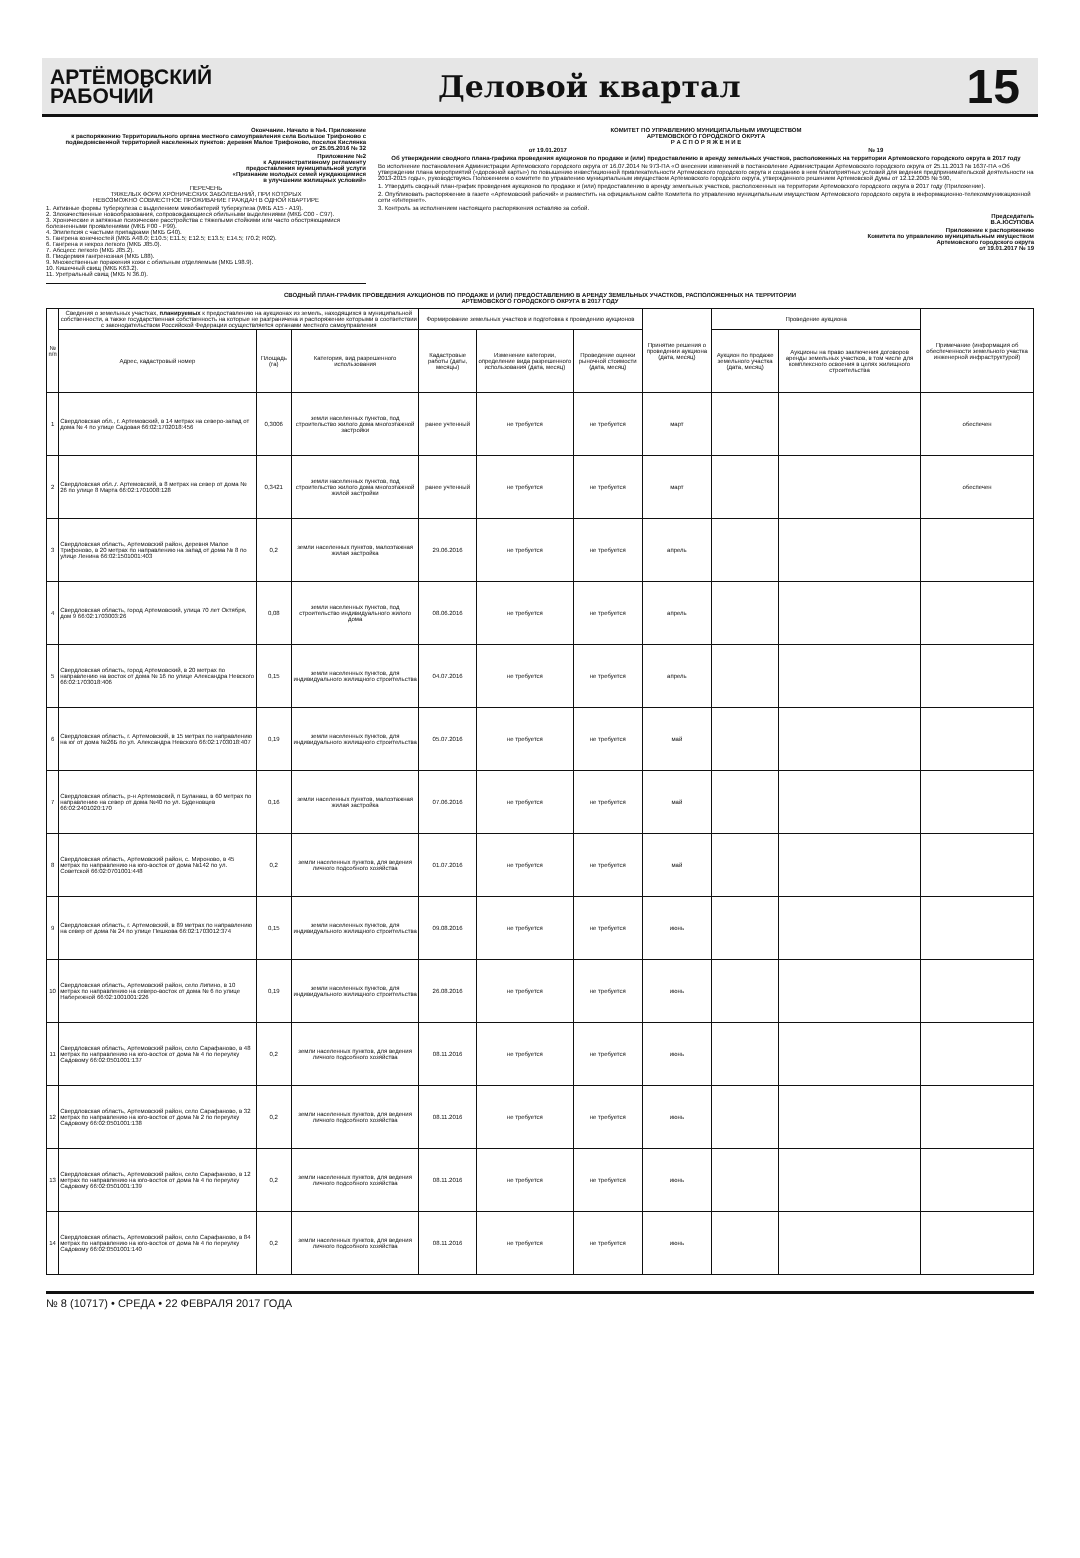АРТЁМОВСКИЙ
РАБОЧИЙ
Деловой квартал
15
Окончание. Начало в №4. Приложение
к распоряжению Территориального органа местного самоуправления села Большое Трифоново с подведомсвенной территорией населенных пунктов: деревня Малое Трифоново, поселок Кислянка
от 25.05.2016 № 32
Приложение №2
к Административному регламенту
предоставления муниципальной услуги
«Признание молодых семей нуждающимися
в улучшении жилищных условий»
ПЕРЕЧЕНЬ
ТЯЖЕЛЫХ ФОРМ ХРОНИЧЕСКИХ ЗАБОЛЕВАНИЙ, ПРИ КОТОРЫХ
НЕВОЗМОЖНО СОВМЕСТНОЕ ПРОЖИВАНИЕ ГРАЖДАН В ОДНОЙ КВАРТИРЕ
1. Активные формы туберкулеза с выделением микобактерий туберкулеза (МКБ A15 - A19).
2. Злокачественные новообразования, сопровождающиеся обильными выделениями (МКБ C00 - C97).
3. Хронические и затяжные психические расстройства с тяжелыми стойкими или часто обостряющимися болезненными проявлениями (МКБ F00 - F99).
4. Эпилепсия с частыми припадками (МКБ G40).
5. Гангрена конечностей (МКБ A48.0; E10.5; E11.5; E12.5; E13.5; E14.5; I70.2; R02).
6. Гангрена и некроз легкого (МКБ J85.0).
7. Абсцесс легкого (МКБ J85.2).
8. Пиодермия гангренозная (МКБ L88).
9. Множественные поражения кожи с обильным отделяемым (МКБ L98.9).
10. Кишечный свищ (МКБ K63.2).
11. Уретральный свищ (МКБ N 36.0).
КОМИТЕТ ПО УПРАВЛЕНИЮ МУНИЦИПАЛЬНЫМ ИМУЩЕСТВОМ
АРТЕМОВСКОГО ГОРОДСКОГО ОКРУГА
Р А С П О Р Я Ж Е Н И Е
от 19.01.2017 № 19
Об утверждении сводного плана-графика проведения аукционов по продаже и (или) предоставлению в аренду земельных участков, расположенных на территории Артемовского городского округа в 2017 году
Во исполнение постановления Администрации Артемовского городского округа от 16.07.2014 № 973-ПА «О внесении изменений в постановление Администрации Артемовского городского округа от 25.11.2013 № 1637-ПА «Об утверждении плана мероприятий («дорожной карты») по повышению инвестиционной привлекательности Артемовского городского округа и созданию в нем благоприятных условий для ведения предпринимательской деятельности на 2013-2015 годы», руководствуясь Положением о комитете по управлению муниципальным имуществом Артемовского городского округа, утвержденного решением Артемовской Думы от 12.12.2005 № 590,
1. Утвердить сводный план-график проведения аукционов по продаже и (или) предоставлению в аренду земельных участков, расположенных на территории Артемовского городского округа в 2017 году (Приложение).
2. Опубликовать распоряжение в газете «Артемовский рабочий» и разместить на официальном сайте Комитета по управлению муниципальным имуществом Артемовского городского округа в информационно-телекоммуникационной сети «Интернет».
3. Контроль за исполнением настоящего распоряжения оставляю за собой.
Председатель
В.А.ЮСУПОВА
Приложение к распоряжению
Комитета по управлению муниципальным имуществом
Артемовского городского округа
от 19.01.2017 № 19
СВОДНЫЙ ПЛАН-ГРАФИК ПРОВЕДЕНИЯ АУКЦИОНОВ ПО ПРОДАЖЕ И (ИЛИ) ПРЕДОСТАВЛЕНИЮ В АРЕНДУ ЗЕМЕЛЬНЫХ УЧАСТКОВ, РАСПОЛОЖЕННЫХ НА ТЕРРИТОРИИ
АРТЕМОВСКОГО ГОРОДСКОГО ОКРУГА В 2017 ГОДУ
| № п/п | Сведения о земельных участках, планируемых к предоставлению на аукционах из земель, находящихся в муниципальной собственности, а также государственная собственность на которые не разграничена и распоряжение которыми в соответствии с законодательством Российской Федерации осуществляется органами местного самоуправления | | | Формирование земельных участков и подготовка к проведению аукционов | | | Принятие решения о проведении аукциона (дата, месяц) | Проведение аукциона | | Примечание (информация об обеспеченности земельного участка инженерной инфраструктурой) |
| --- | --- | --- | --- | --- | --- | --- | --- | --- | --- | --- |
| | Адрес, кадастровый номер | Площадь (га) | Категория, вид разрешенного использования | Кадастровые работы (даты, месяцы) | Изменение категории, определение вида разрешенного использования (дата, месяц) | Проведение оценки рыночной стоимости (дата, месяц) | | Аукцион по продаже земельного участка (дата, месяц) | Аукционы на право заключения договоров аренды земельных участков, в том числе для комплексного освоения в целях жилищного строительства | |
| 1 | Свердловская обл., г. Артемовский, в 14 метрах на северо-запад от дома № 4 по улице Садовая 66:02:1702018:456 | 0,3006 | земли населенных пунктов, под строительство жилого дома многоэтажной застройки | ранее учтенный | не требуется | не требуется | март | | | обеспечен |
| 2 | Свердловская обл.,г. Артемовский, в 8 метрах на север от дома № 26 по улице 8 Марта 66:02:1701008:128 | 0,3421 | земли населенных пунктов, под строительство жилого дома многоэтажной жилой застройки | ранее учтенный | не требуется | не требуется | март | | | обеспечен |
| 3 | Свердловская область, Артемовский район, деревня Малое Трифоново, в 20 метрах по направлению на запад от дома № 8 по улице Ленина 66:02:1501001:403 | 0,2 | земли населенных пунктов, малоэтажная жилая застройка | 29.06.2016 | не требуется | не требуется | апрель | | | |
| 4 | Свердловская область, город Артемовский, улица 70 лет Октября, дом 9 66:02:1703003:26 | 0,08 | земли населенных пунктов, под строительство индивидуального жилого дома | 08.06.2016 | не требуется | не требуется | апрель | | | |
| 5 | Свердловская область, город Артемовский, в 20 метрах по направлению на восток от дома № 16 по улице Александра Невского 66:02:1703018:406 | 0,15 | земли населенных пунктов, для индивидуального жилищного строительства | 04.07.2016 | не требуется | не требуется | апрель | | | |
| 6 | Свердловская область, г. Артемовский, в 15 метрах по направлению на юг от дома №26Б по ул. Александра Невского 66:02:1703018:407 | 0,19 | земли населенных пунктов, для индивидуального жилищного строительства | 05.07.2016 | не требуется | не требуется | май | | | |
| 7 | Свердловская область, р-н Артемовский, п Буланаш, в 60 метрах по направлению на север от дома №40 по ул. Буденовцев 66:02:2401020:170 | 0,16 | земли населенных пунктов, малоэтажная жилая застройка | 07.06.2016 | не требуется | не требуется | май | | | |
| 8 | Свердловская область, Артемовский район, с. Мироново, в 45 метрах по направлению на юго-восток от дома №142 по ул. Советской 66:02:0701001:448 | 0,2 | земли населенных пунктов, для ведения личного подсобного хозяйства | 01.07.2016 | не требуется | не требуется | май | | | |
| 9 | Свердловская область, г. Артемовский, в 89 метрах по направлению на север от дома № 24 по улице Пешкова 66:02:1703012:374 | 0,15 | земли населенных пунктов, для индивидуального жилищного строительства | 09.08.2016 | не требуется | не требуется | июнь | | | |
| 10 | Свердловская область, Артемовский район, село Липино, в 10 метрах по направлению на северо-восток от дома № 6 по улице Набережной 66:02:1001001:226 | 0,19 | земли населенных пунктов, для индивидуального жилищного строительства | 26.08.2016 | не требуется | не требуется | июнь | | | |
| 11 | Свердловская область, Артемовский район, село Сарафаново, в 48 метрах по направлению на юго-восток от дома № 4 по переулку Садовому 66:02:0501001:137 | 0,2 | земли населенных пунктов, для ведения личного подсобного хозяйства | 08.11.2016 | не требуется | не требуется | июнь | | | |
| 12 | Свердловская область, Артемовский район, село Сарафаново, в 32 метрах по направлению на юго-восток от дома № 2 по переулку Садовому 66:02:0501001:138 | 0,2 | земли населенных пунктов, для ведения личного подсобного хозяйства | 08.11.2016 | не требуется | не требуется | июнь | | | |
| 13 | Свердловская область, Артемовский район, село Сарафаново, в 12 метрах по направлению на юго-восток от дома № 4 по переулку Садовому 66:02:0501001:139 | 0,2 | земли населенных пунктов, для ведения личного подсобного хозяйства | 08.11.2016 | не требуется | не требуется | июнь | | | |
| 14 | Свердловская область, Артемовский район, село Сарафаново, в 84 метрах по направлению на юго-восток от дома № 4 по переулку Садовому 66:02:0501001:140 | 0,2 | земли населенных пунктов, для ведения личного подсобного хозяйства | 08.11.2016 | не требуется | не требуется | июнь | | | |
№ 8 (10717) • СРЕДА • 22 ФЕВРАЛЯ 2017 ГОДА